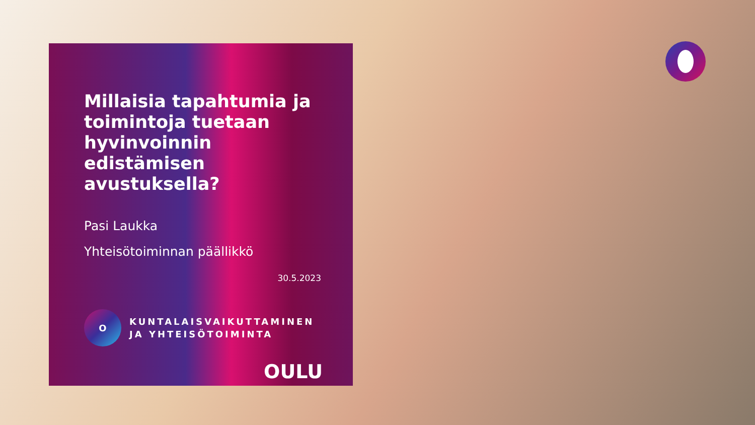Millaisia tapahtumia ja toimintoja tuetaan hyvinvoinnin edistämisen avustuksella?
Pasi Laukka
Yhteisötoiminnan päällikkö
30.5.2023
O
KUNTALAISVAIKUTTAMINEN
JA YHTEISÖTOIMINTA
OULU